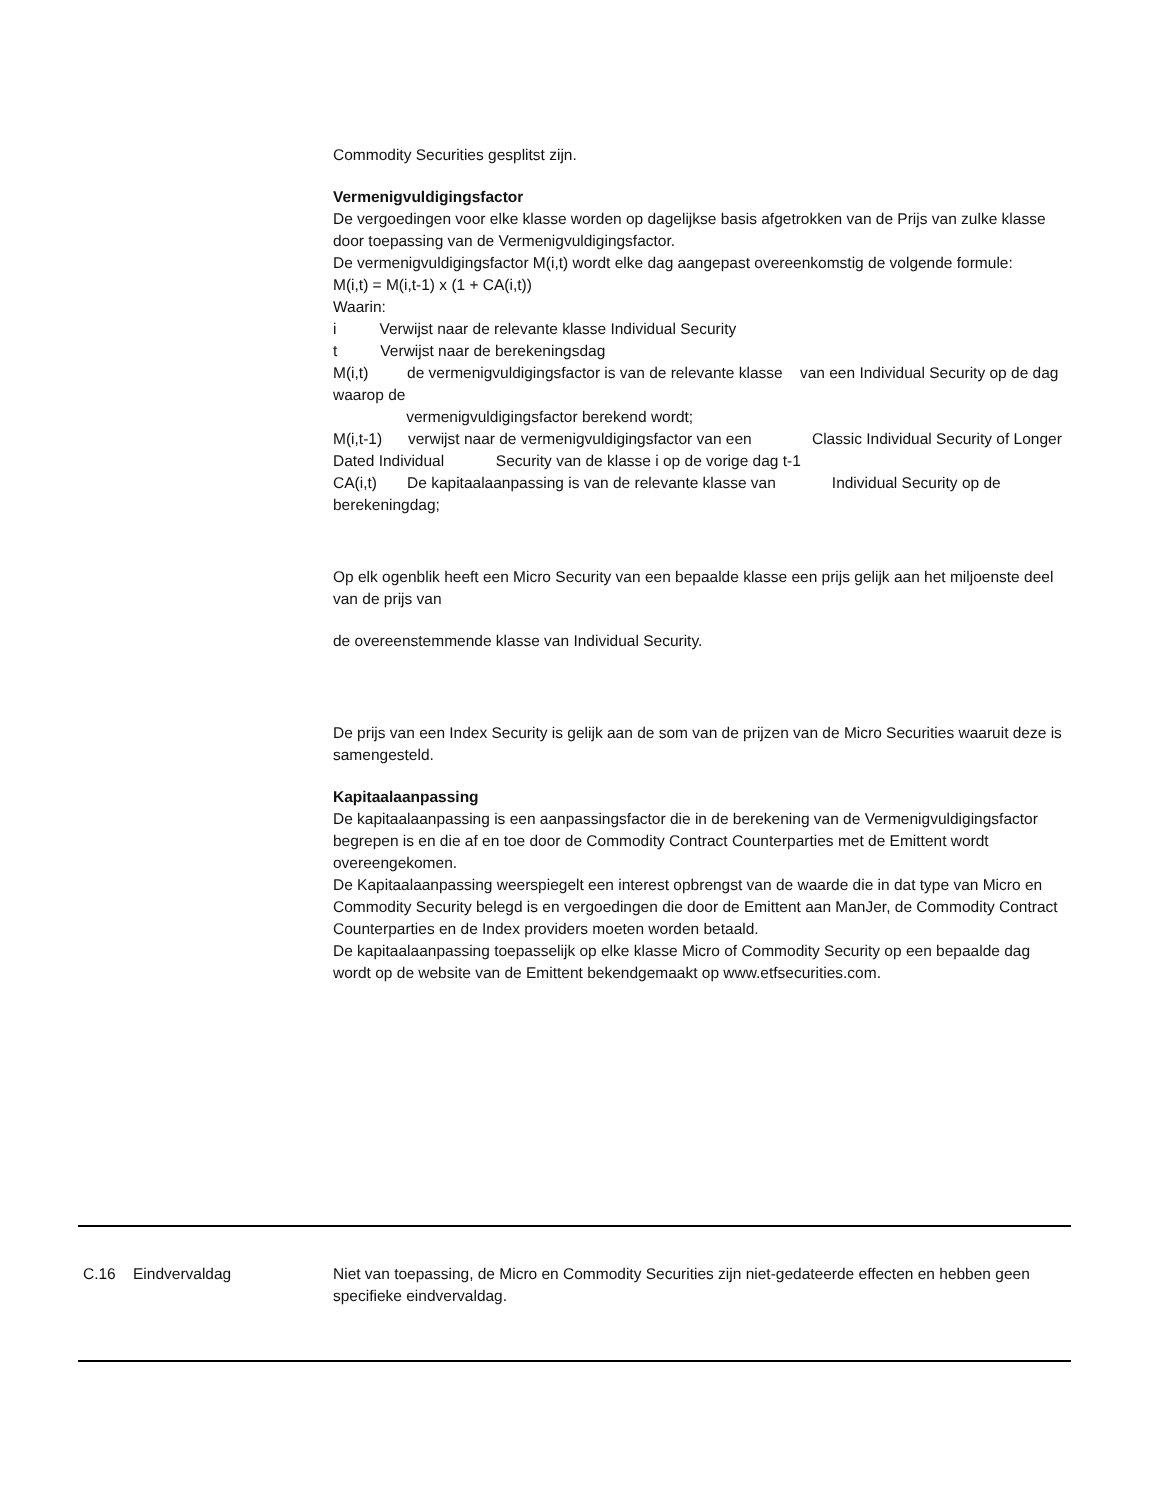Commodity Securities gesplitst zijn.
Vermenigvuldigingsfactor
De vergoedingen voor elke klasse worden op dagelijkse basis afgetrokken van de Prijs van zulke klasse door toepassing van de Vermenigvuldigingsfactor.
De vermenigvuldigingsfactor M(i,t) wordt elke dag aangepast overeenkomstig de volgende formule:
M(i,t) = M(i,t-1) x (1 + CA(i,t))
Waarin:
i Verwijst naar de relevante klasse Individual Security
t Verwijst naar de berekeningsdag
M(i,t) de vermenigvuldigingsfactor is van de relevante klasse van een Individual Security op de dag waarop de
vermenigvuldigingsfactor berekend wordt;
M(i,t-1) verwijst naar de vermenigvuldigingsfactor van een Classic Individual Security of Longer Dated Individual Security van de klasse i op de vorige dag t-1
CA(i,t) De kapitaalaanpassing is van de relevante klasse van Individual Security op de berekeningdag;
Op elk ogenblik heeft een Micro Security van een bepaalde klasse een prijs gelijk aan het miljoenste deel van de prijs van
de overeenstemmende klasse van Individual Security.
De prijs van een Index Security is gelijk aan de som van de prijzen van de Micro Securities waaruit deze is samengesteld.
Kapitaalaanpassing
De kapitaalaanpassing is een aanpassingsfactor die in de berekening van de Vermenigvuldigingsfactor begrepen is en die af en toe door de Commodity Contract Counterparties met de Emittent wordt overeengekomen.
De Kapitaalaanpassing weerspiegelt een interest opbrengst van de waarde die in dat type van Micro en Commodity Security belegd is en vergoedingen die door de Emittent aan ManJer, de Commodity Contract Counterparties en de Index providers moeten worden betaald.
De kapitaalaanpassing toepasselijk op elke klasse Micro of Commodity Security op een bepaalde dag wordt op de website van de Emittent bekendgemaakt op www.etfsecurities.com.
C.16 Eindvervaldag Niet van toepassing, de Micro en Commodity Securities zijn niet-gedateerde effecten en hebben geen specifieke eindvervaldag.